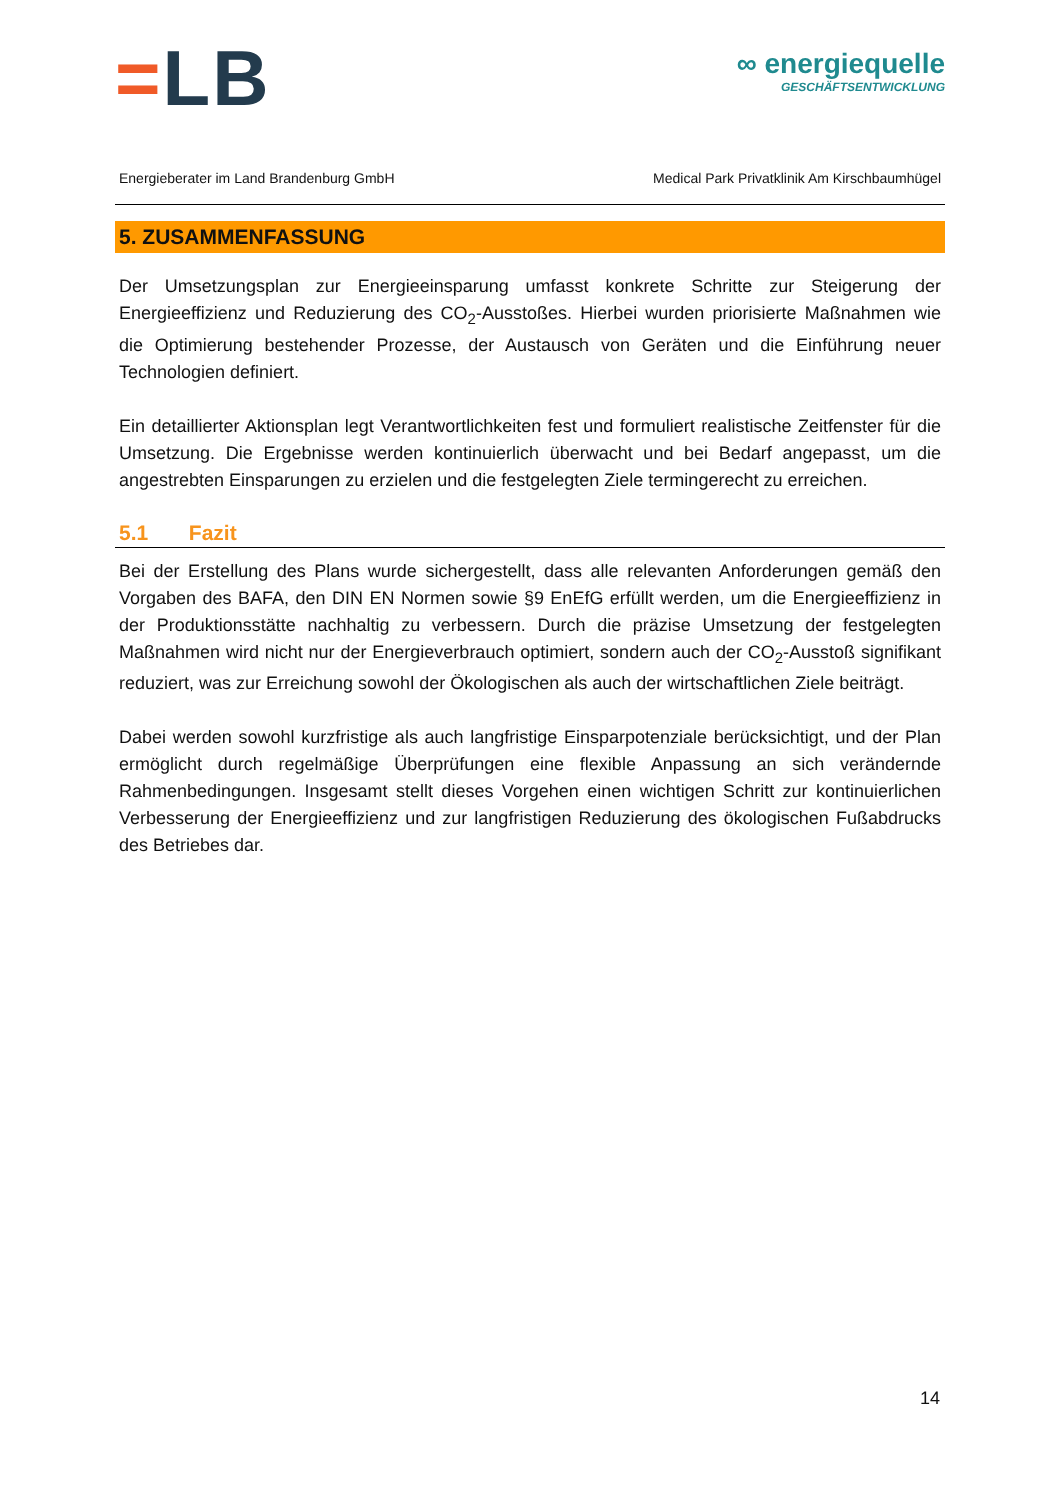=LB
∞ energiequelle
GESCHÄFTSENTWICKLUNG
Energieberater im Land Brandenburg GmbH Medical Park Privatklinik Am Kirschbaumhügel
5. ZUSAMMENFASSUNG
Der Umsetzungsplan zur Energieeinsparung umfasst konkrete Schritte zur Steigerung der Energieeffizienz und Reduzierung des CO<sub>2</sub>-Ausstoßes. Hierbei wurden priorisierte Maßnahmen wie die Optimierung bestehender Prozesse, der Austausch von Geräten und die Einführung neuer Technologien definiert.
Ein detaillierter Aktionsplan legt Verantwortlichkeiten fest und formuliert realistische Zeitfenster für die Umsetzung. Die Ergebnisse werden kontinuierlich überwacht und bei Bedarf angepasst, um die angestrebten Einsparungen zu erzielen und die festgelegten Ziele termingerecht zu erreichen.
5.1 Fazit
Bei der Erstellung des Plans wurde sichergestellt, dass alle relevanten Anforderungen gemäß den Vorgaben des BAFA, den DIN EN Normen sowie §9 EnEfG erfüllt werden, um die Energieeffizienz in der Produktionsstätte nachhaltig zu verbessern. Durch die präzise Umsetzung der festgelegten Maßnahmen wird nicht nur der Energieverbrauch optimiert, sondern auch der CO<sub>2</sub>-Ausstoß signifikant reduziert, was zur Erreichung sowohl der Ökologischen als auch der wirtschaftlichen Ziele beiträgt.
Dabei werden sowohl kurzfristige als auch langfristige Einsparpotenziale berücksichtigt, und der Plan ermöglicht durch regelmäßige Überprüfungen eine flexible Anpassung an sich verändernde Rahmenbedingungen. Insgesamt stellt dieses Vorgehen einen wichtigen Schritt zur kontinuierlichen Verbesserung der Energieeffizienz und zur langfristigen Reduzierung des ökologischen Fußabdrucks des Betriebes dar.
14